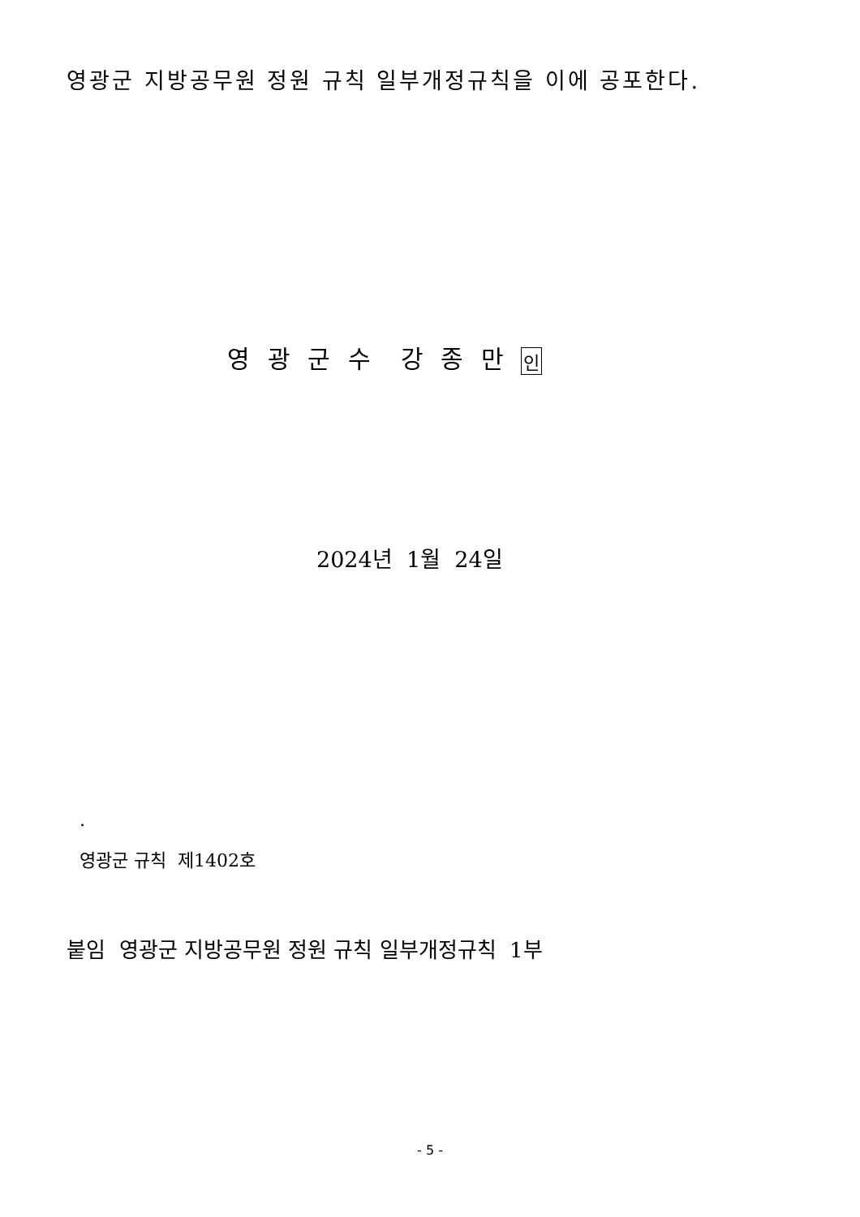영광군 지방공무원 정원 규칙 일부개정규칙을 이에 공포한다.
영 광 군 수 강 종 만 인
2024년 1월 24일
.
영광군 규칙 제1402호
붙임 영광군 지방공무원 정원 규칙 일부개정규칙 1부
- 5 -